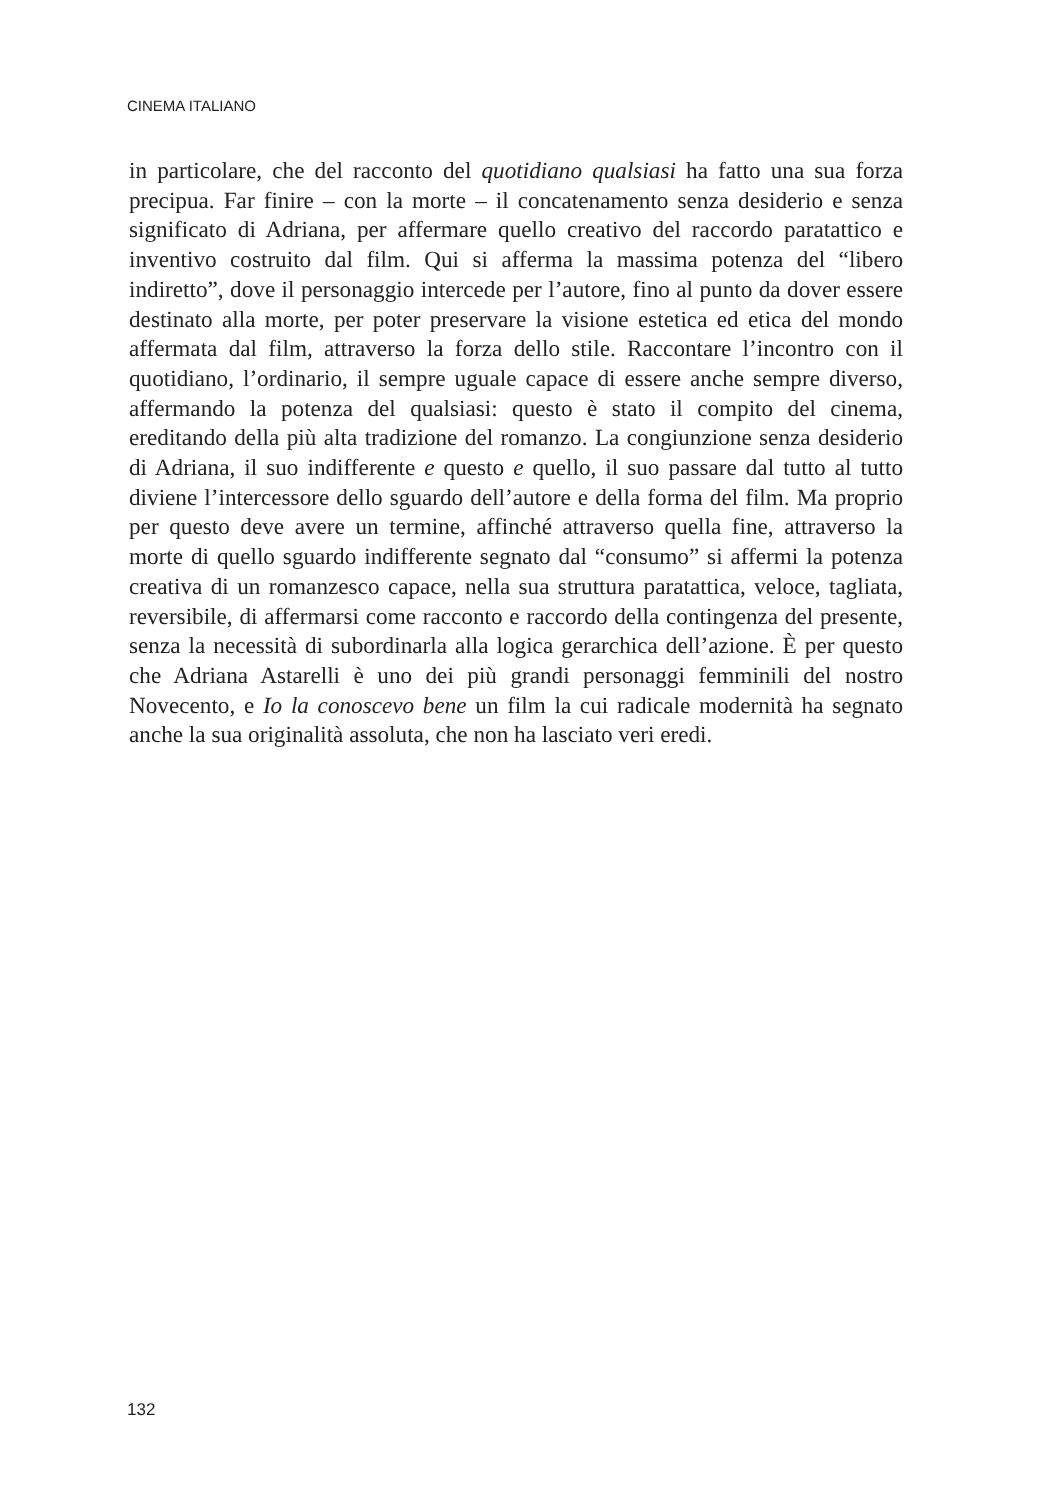CINEMA ITALIANO
in particolare, che del racconto del quotidiano qualsiasi ha fatto una sua forza precipua. Far finire – con la morte – il concatenamento senza desiderio e senza significato di Adriana, per affermare quello creativo del raccordo paratattico e inventivo costruito dal film. Qui si afferma la massima potenza del “libero indiretto”, dove il personaggio intercede per l’autore, fino al punto da dover essere destinato alla morte, per poter preservare la visione estetica ed etica del mondo affermata dal film, attraverso la forza dello stile. Raccontare l’incontro con il quotidiano, l’ordinario, il sempre uguale capace di essere anche sempre diverso, affermando la potenza del qualsiasi: questo è stato il compito del cinema, ereditando della più alta tradizione del romanzo. La congiunzione senza desiderio di Adriana, il suo indifferente e questo e quello, il suo passare dal tutto al tutto diviene l’intercessore dello sguardo dell’autore e della forma del film. Ma proprio per questo deve avere un termine, affinché attraverso quella fine, attraverso la morte di quello sguardo indifferente segnato dal “consumo” si affermi la potenza creativa di un romanzesco capace, nella sua struttura paratattica, veloce, tagliata, reversibile, di affermarsi come racconto e raccordo della contingenza del presente, senza la necessità di subordinarla alla logica gerarchica dell’azione. È per questo che Adriana Astarelli è uno dei più grandi personaggi femminili del nostro Novecento, e Io la conoscevo bene un film la cui radicale modernità ha segnato anche la sua originalità assoluta, che non ha lasciato veri eredi.
132